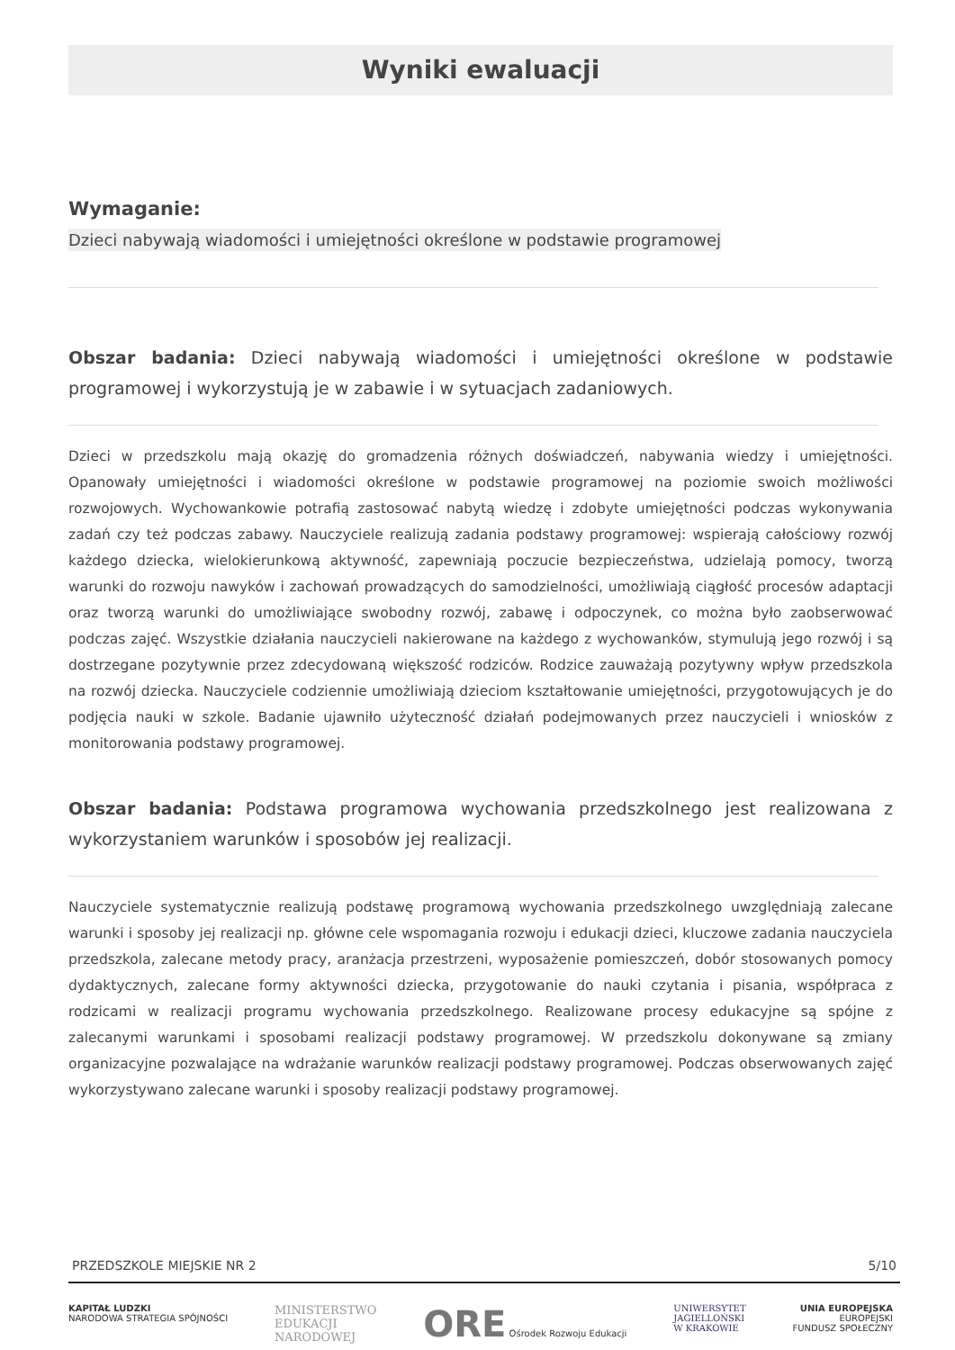Wyniki ewaluacji
Wymaganie:
Dzieci nabywają wiadomości i umiejętności określone w podstawie programowej
Obszar badania: Dzieci nabywają wiadomości i umiejętności określone w podstawie programowej i wykorzystują je w zabawie i w sytuacjach zadaniowych.
Dzieci w przedszkolu mają okazję do gromadzenia różnych doświadczeń, nabywania wiedzy i umiejętności. Opanowały umiejętności i wiadomości określone w podstawie programowej na poziomie swoich możliwości rozwojowych. Wychowankowie potrafią zastosować nabytą wiedzę i zdobyte umiejętności podczas wykonywania zadań czy też podczas zabawy. Nauczyciele realizują zadania podstawy programowej: wspierają całościowy rozwój każdego dziecka, wielokierunkową aktywność, zapewniają poczucie bezpieczeństwa, udzielają pomocy, tworzą warunki do rozwoju nawyków i zachowań prowadzących do samodzielności, umożliwiają ciągłość procesów adaptacji oraz tworzą warunki do umożliwiające swobodny rozwój, zabawę i odpoczynek, co można było zaobserwować podczas zajęć. Wszystkie działania nauczycieli nakierowane na każdego z wychowanków, stymulują jego rozwój i są dostrzegane pozytywnie przez zdecydowaną większość rodziców. Rodzice zauważają pozytywny wpływ przedszkola na rozwój dziecka. Nauczyciele codziennie umożliwiają dzieciom kształtowanie umiejętności, przygotowujących je do podjęcia nauki w szkole. Badanie ujawniło użyteczność działań podejmowanych przez nauczycieli i wniosków z monitorowania podstawy programowej.
Obszar badania: Podstawa programowa wychowania przedszkolnego jest realizowana z wykorzystaniem warunków i sposobów jej realizacji.
Nauczyciele systematycznie realizują podstawę programową wychowania przedszkolnego uwzględniają zalecane warunki i sposoby jej realizacji np. główne cele wspomagania rozwoju i edukacji dzieci, kluczowe zadania nauczyciela przedszkola, zalecane metody pracy, aranżacja przestrzeni, wyposażenie pomieszczeń, dobór stosowanych pomocy dydaktycznych, zalecane formy aktywności dziecka, przygotowanie do nauki czytania i pisania, współpraca z rodzicami w realizacji programu wychowania przedszkolnego. Realizowane procesy edukacyjne są spójne z zalecanymi warunkami i sposobami realizacji podstawy programowej. W przedszkolu dokonywane są zmiany organizacyjne pozwalające na wdrażanie warunków realizacji podstawy programowej. Podczas obserwowanych zajęć wykorzystywano zalecane warunki i sposoby realizacji podstawy programowej.
PRZEDSZKOLE MIEJSKIE NR 2 5/10
KAPITAŁ LUDZKI
NARODOWA STRATEGIA SPÓJNOŚCI
MINISTERSTWO
EDUKACJI
NARODOWEJ
ORE Ośrodek Rozwoju Edukacji UNIWERSYTET
JAGIELLOŃSKI
W KRAKOWIE
UNIA EUROPEJSKA
EUROPEJSKI
FUNDUSZ SPOŁECZNY